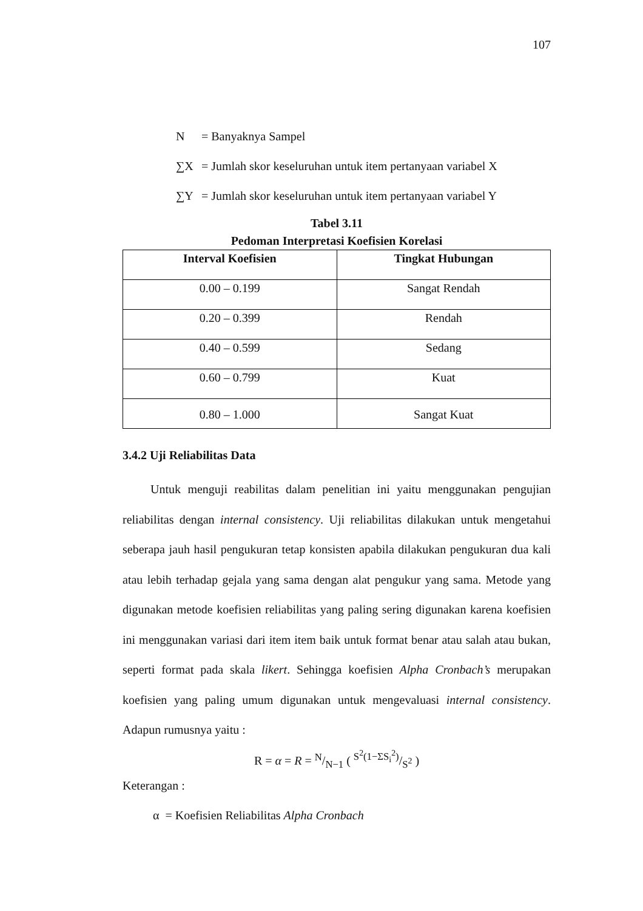107
N = Banyaknya Sampel
∑X = Jumlah skor keseluruhan untuk item pertanyaan variabel X
∑Y = Jumlah skor keseluruhan untuk item pertanyaan variabel Y
Tabel 3.11
Pedoman Interpretasi Koefisien Korelasi
| Interval Koefisien | Tingkat Hubungan |
| --- | --- |
| 0.00 – 0.199 | Sangat Rendah |
| 0.20 – 0.399 | Rendah |
| 0.40 – 0.599 | Sedang |
| 0.60 – 0.799 | Kuat |
| 0.80 – 1.000 | Sangat Kuat |
3.4.2 Uji Reliabilitas Data
Untuk menguji reabilitas dalam penelitian ini yaitu menggunakan pengujian reliabilitas dengan internal consistency. Uji reliabilitas dilakukan untuk mengetahui seberapa jauh hasil pengukuran tetap konsisten apabila dilakukan pengukuran dua kali atau lebih terhadap gejala yang sama dengan alat pengukur yang sama. Metode yang digunakan metode koefisien reliabilitas yang paling sering digunakan karena koefisien ini menggunakan variasi dari item item baik untuk format benar atau salah atau bukan, seperti format pada skala likert. Sehingga koefisien Alpha Cronbach’s merupakan koefisien yang paling umum digunakan untuk mengevaluasi internal consistency. Adapun rumusnya yaitu :
R = α = R = N/N−1 ( S<sup>2</sup>(1−ΣS<sub>i</sub><sup>2</sup>)/S<sup>2</sup> )
Keterangan :
α = Koefisien Reliabilitas Alpha Cronbach